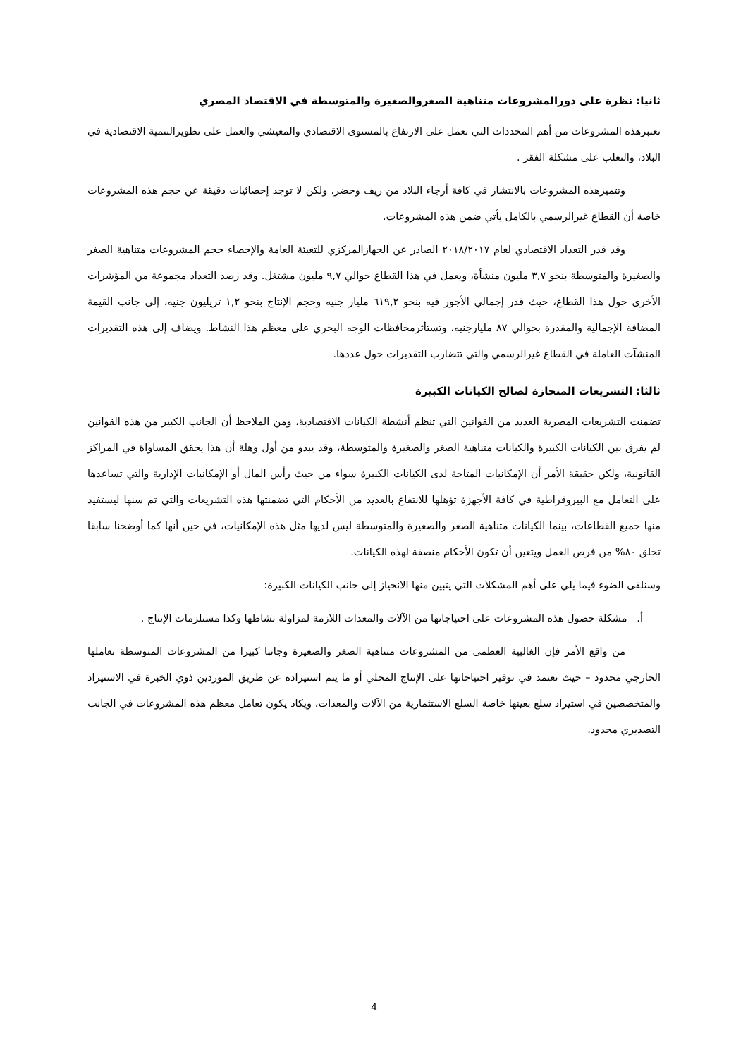ثانيا: نظرة على دورالمشروعات متناهية الصغروالصغيرة والمتوسطة في الاقتصاد المصري
تعتبرهذه المشروعات من أهم المحددات التي تعمل على الارتفاع بالمستوى الاقتصادي والمعيشي والعمل على تطويرالتنمية الاقتصادية في البلاد، والتغلب على مشكلة الفقر .
وتتميزهذه المشروعات بالانتشار في كافة أرجاء البلاد من ريف وحضر، ولكن لا توجد إحصائيات دقيقة عن حجم هذه المشروعات خاصة أن القطاع غيرالرسمي بالكامل يأتي ضمن هذه المشروعات.
وقد قدر التعداد الاقتصادي لعام ٢٠١٨/٢٠١٧ الصادر عن الجهازالمركزي للتعبئة العامة والإحصاء حجم المشروعات متناهية الصغر والصغيرة والمتوسطة بنحو ٣,٧ مليون منشأة، ويعمل في هذا القطاع حوالي ٩,٧ مليون مشتغل. وقد رصد التعداد مجموعة من المؤشرات الأخرى حول هذا القطاع، حيث قدر إجمالي الأجور فيه بنحو ٦١٩,٢ مليار جنيه وحجم الإنتاج بنحو ١,٢ تريليون جنيه، إلى جانب القيمة المضافة الإجمالية والمقدرة بحوالي ٨٧ مليارجنيه، وتستأثرمحافظات الوجه البحري على معظم هذا النشاط. ويضاف إلى هذه التقديرات المنشآت العاملة في القطاع غيرالرسمي والتي تتضارب التقديرات حول عددها.
ثالثا: التشريعات المنحازة لصالح الكيانات الكبيرة
تضمنت التشريعات المصرية العديد من القوانين التي تنظم أنشطة الكيانات الاقتصادية، ومن الملاحظ أن الجانب الكبير من هذه القوانين لم يفرق بين الكيانات الكبيرة والكيانات متناهية الصغر والصغيرة والمتوسطة، وقد يبدو من أول وهلة أن هذا يحقق المساواة في المراكز القانونية، ولكن حقيقة الأمر أن الإمكانيات المتاحة لدى الكيانات الكبيرة سواء من حيث رأس المال أو الإمكانيات الإدارية والتي تساعدها على التعامل مع البيروقراطية في كافة الأجهزة تؤهلها للانتفاع بالعديد من الأحكام التي تضمنتها هذه التشريعات والتي تم سنها ليستفيد منها جميع القطاعات، بينما الكيانات متناهية الصغر والصغيرة والمتوسطة ليس لديها مثل هذه الإمكانيات، في حين أنها كما أوضحنا سابقا تخلق ٨٠% من فرص العمل ويتعين أن تكون الأحكام منصفة لهذه الكيانات.
وسنلقى الضوء فيما يلي على أهم المشكلات التي يتبين منها الانحياز إلى جانب الكيانات الكبيرة:
أ. مشكلة حصول هذه المشروعات على احتياجاتها من الآلات والمعدات اللازمة لمزاولة نشاطها وكذا مستلزمات الإنتاج .
من واقع الأمر فإن الغالبية العظمى من المشروعات متناهية الصغر والصغيرة وجانبا كبيرا من المشروعات المتوسطة تعاملها الخارجي محدود – حيث تعتمد في توفير احتياجاتها على الإنتاج المحلي أو ما يتم استيراده عن طريق الموردين ذوي الخبرة في الاستيراد والمتخصصين في استيراد سلع بعينها خاصة السلع الاستثمارية من الآلات والمعدات، ويكاد يكون تعامل معظم هذه المشروعات في الجانب التصديري محدود.
4